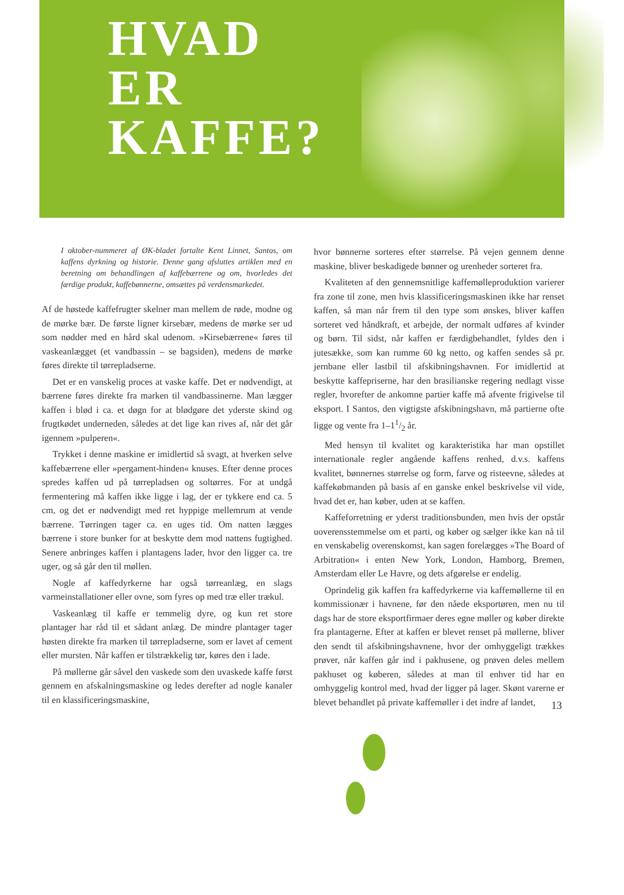HVAD
ER
KAFFE?
I oktober-nummeret af ØK-bladet fortalte Kent Linnet, Santos, om kaffens dyrkning og historie. Denne gang afsluttes artiklen med en beretning om behandlingen af kaffebærrene og om, hvorledes det færdige produkt, kaffebønnerne, omsættes på verdensmarkedet.
Af de høstede kaffefrugter skelner man mellem de røde, modne og de mørke bær. De første ligner kirsebær, medens de mørke ser ud som nødder med en hård skal udenom. »Kirsebærrene« føres til vaskeanlægget (et vandbassin – se bagsiden), medens de mørke føres direkte til tørrepladserne.
Det er en vanskelig proces at vaske kaffe. Det er nødvendigt, at bærrene føres direkte fra marken til vandbassinerne. Man lægger kaffen i blød i ca. et døgn for at blødgøre det yderste skind og frugtkødet underneden, således at det lige kan rives af, når det går igennem »pulperen«.
Trykket i denne maskine er imidlertid så svagt, at hverken selve kaffebærrene eller »pergament-hinden« knuses. Efter denne proces spredes kaffen ud på tørrepladsen og soltørres. For at undgå fermentering må kaffen ikke ligge i lag, der er tykkere end ca. 5 cm, og det er nødvendigt med ret hyppige mellemrum at vende bærrene. Tørringen tager ca. en uges tid. Om natten lægges bærrene i store bunker for at beskytte dem mod nattens fugtighed. Senere anbringes kaffen i plantagens lader, hvor den ligger ca. tre uger, og så går den til møllen.
Nogle af kaffedyrkerne har også tørreanlæg, en slags varmeinstallationer eller ovne, som fyres op med træ eller trækul.
Vaskeanlæg til kaffe er temmelig dyre, og kun ret store plantager har råd til et sådant anlæg. De mindre plantager tager høsten direkte fra marken til tørrepladserne, som er lavet af cement eller mursten. Når kaffen er tilstrækkelig tør, køres den i lade.
På møllerne går såvel den vaskede som den uvaskede kaffe først gennem en afskalningsmaskine og ledes derefter ad nogle kanaler til en klassificeringsmaskine,
hvor bønnerne sorteres efter størrelse. På vejen gennem denne maskine, bliver beskadigede bønner og urenheder sorteret fra.
Kvaliteten af den gennemsnitlige kaffemølleproduktion varierer fra zone til zone, men hvis klassificeringsmaskinen ikke har renset kaffen, så man når frem til den type som ønskes, bliver kaffen sorteret ved håndkraft, et arbejde, der normalt udføres af kvinder og børn. Til sidst, når kaffen er færdigbehandlet, fyldes den i jutesække, som kan rumme 60 kg netto, og kaffen sendes så pr. jernbane eller lastbil til afskibningshavnen. For imidlertid at beskytte kaffepriserne, har den brasilianske regering nedlagt visse regler, hvorefter de ankomne partier kaffe må afvente frigivelse til eksport. I Santos, den vigtigste afskibningshavn, må partierne ofte ligge og vente fra 1–11/2 år.
Med hensyn til kvalitet og karakteristika har man opstillet internationale regler angående kaffens renhed, d.v.s. kaffens kvalitet, bønnernes størrelse og form, farve og risteevne, således at kaffekøbmanden på basis af en ganske enkel beskrivelse vil vide, hvad det er, han køber, uden at se kaffen.
Kaffeforretning er yderst traditionsbunden, men hvis der opstår uoverensstemmelse om et parti, og køber og sælger ikke kan nå til en venskabelig overenskomst, kan sagen forelægges »The Board of Arbitration« i enten New York, London, Hamborg, Bremen, Amsterdam eller Le Havre, og dets afgørelse er endelig.
Oprindelig gik kaffen fra kaffedyrkerne via kaffemøllerne til en kommissionær i havnene, før den nåede eksportøren, men nu til dags har de store eksportfirmaer deres egne møller og køber direkte fra plantagerne. Efter at kaffen er blevet renset på møllerne, bliver den sendt til afskibningshavnene, hvor der omhyggeligt trækkes prøver, når kaffen går ind i pakhusene, og prøven deles mellem pakhuset og køberen, således at man til enhver tid har en omhyggelig kontrol med, hvad der ligger på lager. Skønt varerne er blevet behandlet på private kaffemøller i det indre af landet,
13